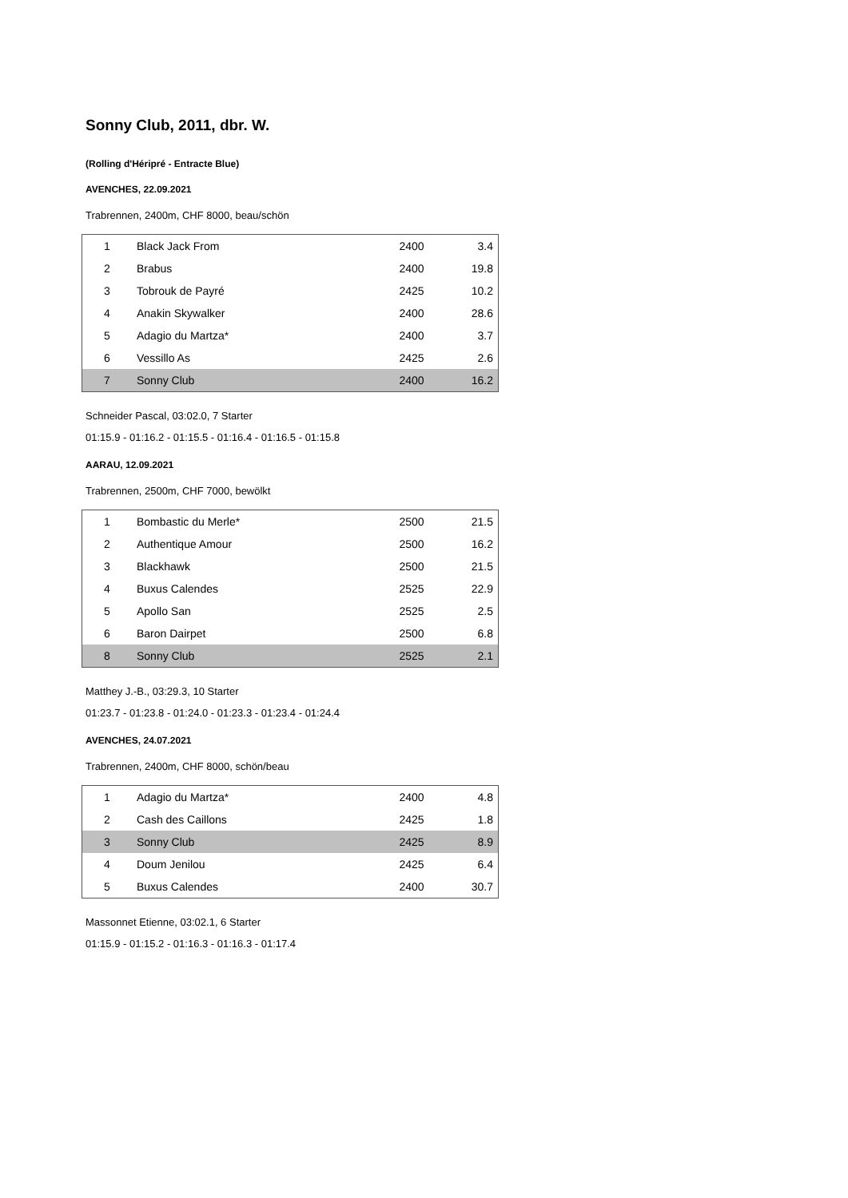Sonny Club, 2011, dbr. W.
(Rolling d'Héripré - Entracte Blue)
AVENCHES, 22.09.2021
Trabrennen, 2400m, CHF 8000, beau/schön
| 1 | Black Jack From | 2400 | 3.4 |
| 2 | Brabus | 2400 | 19.8 |
| 3 | Tobrouk de Payré | 2425 | 10.2 |
| 4 | Anakin Skywalker | 2400 | 28.6 |
| 5 | Adagio du Martza* | 2400 | 3.7 |
| 6 | Vessillo As | 2425 | 2.6 |
| 7 | Sonny Club | 2400 | 16.2 |
Schneider Pascal, 03:02.0, 7 Starter
01:15.9 - 01:16.2 - 01:15.5 - 01:16.4 - 01:16.5 - 01:15.8
AARAU, 12.09.2021
Trabrennen, 2500m, CHF 7000, bewölkt
| 1 | Bombastic du Merle* | 2500 | 21.5 |
| 2 | Authentique Amour | 2500 | 16.2 |
| 3 | Blackhawk | 2500 | 21.5 |
| 4 | Buxus Calendes | 2525 | 22.9 |
| 5 | Apollo San | 2525 | 2.5 |
| 6 | Baron Dairpet | 2500 | 6.8 |
| 8 | Sonny Club | 2525 | 2.1 |
Matthey J.-B., 03:29.3, 10 Starter
01:23.7 - 01:23.8 - 01:24.0 - 01:23.3 - 01:23.4 - 01:24.4
AVENCHES, 24.07.2021
Trabrennen, 2400m, CHF 8000, schön/beau
| 1 | Adagio du Martza* | 2400 | 4.8 |
| 2 | Cash des Caillons | 2425 | 1.8 |
| 3 | Sonny Club | 2425 | 8.9 |
| 4 | Doum Jenilou | 2425 | 6.4 |
| 5 | Buxus Calendes | 2400 | 30.7 |
Massonnet Etienne, 03:02.1, 6 Starter
01:15.9 - 01:15.2 - 01:16.3 - 01:16.3 - 01:17.4